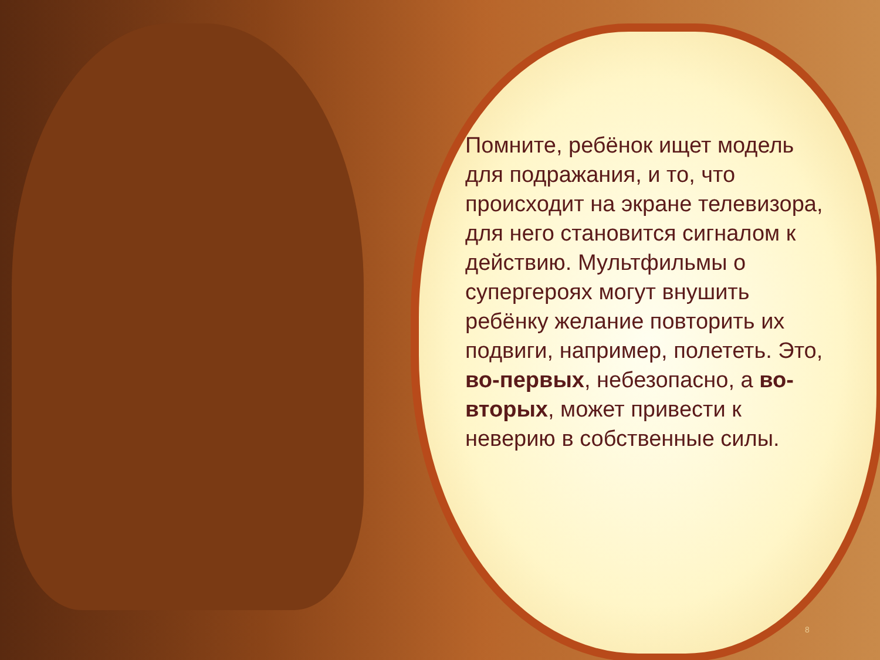Помните, ребёнок ищет модель для подражания, и то, что происходит на экране телевизора, для него становится сигналом к действию. Мультфильмы о супергероях могут внушить ребёнку желание повторить их подвиги, например, полететь. Это, во-первых, небезопасно, а во-вторых, может привести к неверию в собственные силы.
8